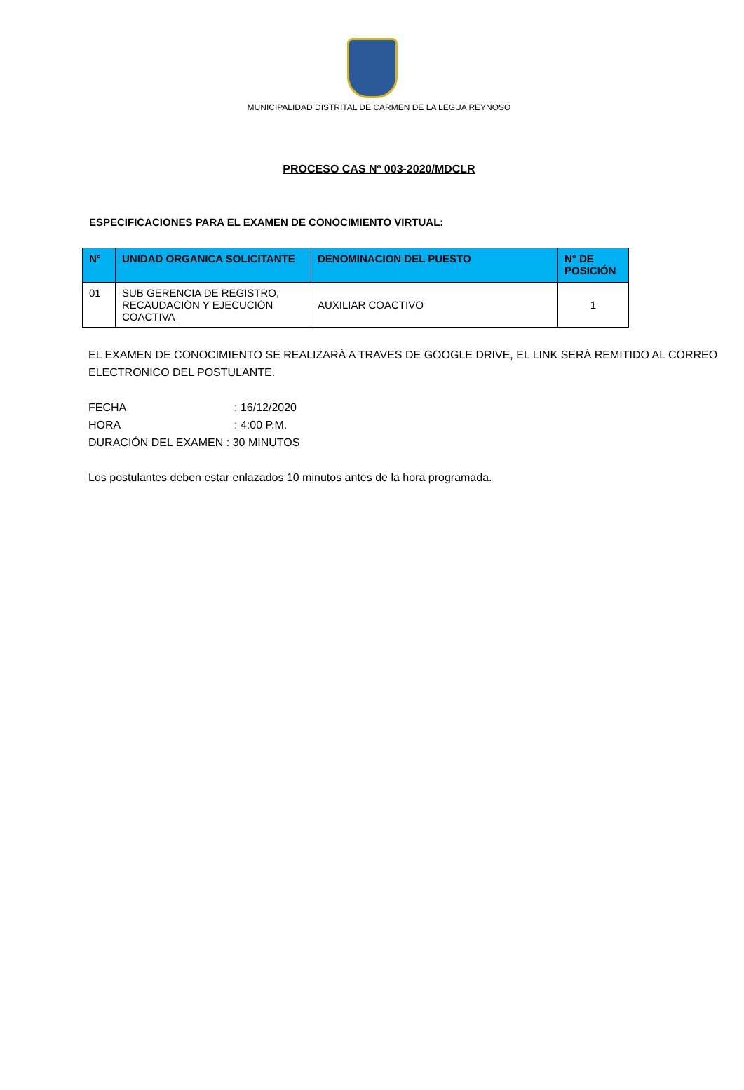MUNICIPALIDAD DISTRITAL DE CARMEN DE LA LEGUA REYNOSO
PROCESO CAS Nº 003-2020/MDCLR
ESPECIFICACIONES PARA EL EXAMEN DE CONOCIMIENTO VIRTUAL:
| N° | UNIDAD ORGANICA SOLICITANTE | DENOMINACION DEL PUESTO | N° DE POSICIÓN |
| --- | --- | --- | --- |
| 01 | SUB GERENCIA DE REGISTRO, RECAUDACIÓN Y EJECUCIÓN COACTIVA | AUXILIAR COACTIVO | 1 |
EL EXAMEN DE CONOCIMIENTO SE REALIZARÁ A TRAVES DE GOOGLE DRIVE, EL LINK SERÁ REMITIDO AL CORREO ELECTRONICO DEL POSTULANTE.
FECHA : 16/12/2020
HORA : 4:00 P.M.
DURACIÓN DEL EXAMEN : 30 MINUTOS
Los postulantes deben estar enlazados 10 minutos antes de la hora programada.